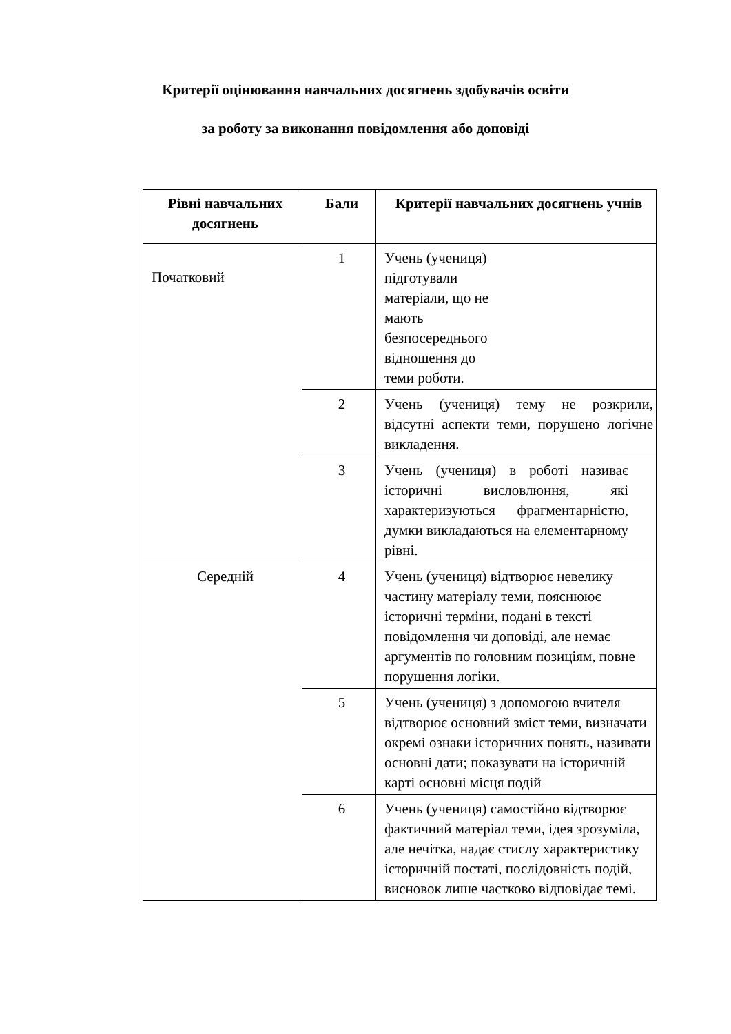Критерії оцінювання навчальних досягнень здобувачів освіти
за роботу за виконання повідомлення або доповіді
| Рівні навчальних досягнень | Бали | Критерії навчальних досягнень учнів |
| --- | --- | --- |
| Початковий | 1 | Учень (учениця) підготували матеріали, що не мають безпосереднього відношення до теми роботи. |
| | 2 | Учень (учениця) тему не розкрили, відсутні аспекти теми, порушено логічне викладення. |
| | 3 | Учень (учениця) в роботі називає історичні висловлюння, які характеризуються фрагментарністю, думки викладаються на елементарному рівні. |
| Середній | 4 | Учень (учениця) відтворює невелику частину матеріалу теми, пояснюює історичні терміни, подані в тексті повідомлення чи доповіді, але немає аргументів по головним позиціям, повне порушення логіки. |
| | 5 | Учень (учениця) з допомогою вчителя відтворює основний зміст теми, визначати окремі ознаки історичних понять, називати основні дати; показувати на історичній карті основні місця подій |
| | 6 | Учень (учениця) самостійно відтворює фактичний матеріал теми, ідея зрозуміла, але нечітка, надає стислу характеристику історичній постаті, послідовність подій, висновок лише частково відповідає темі. |